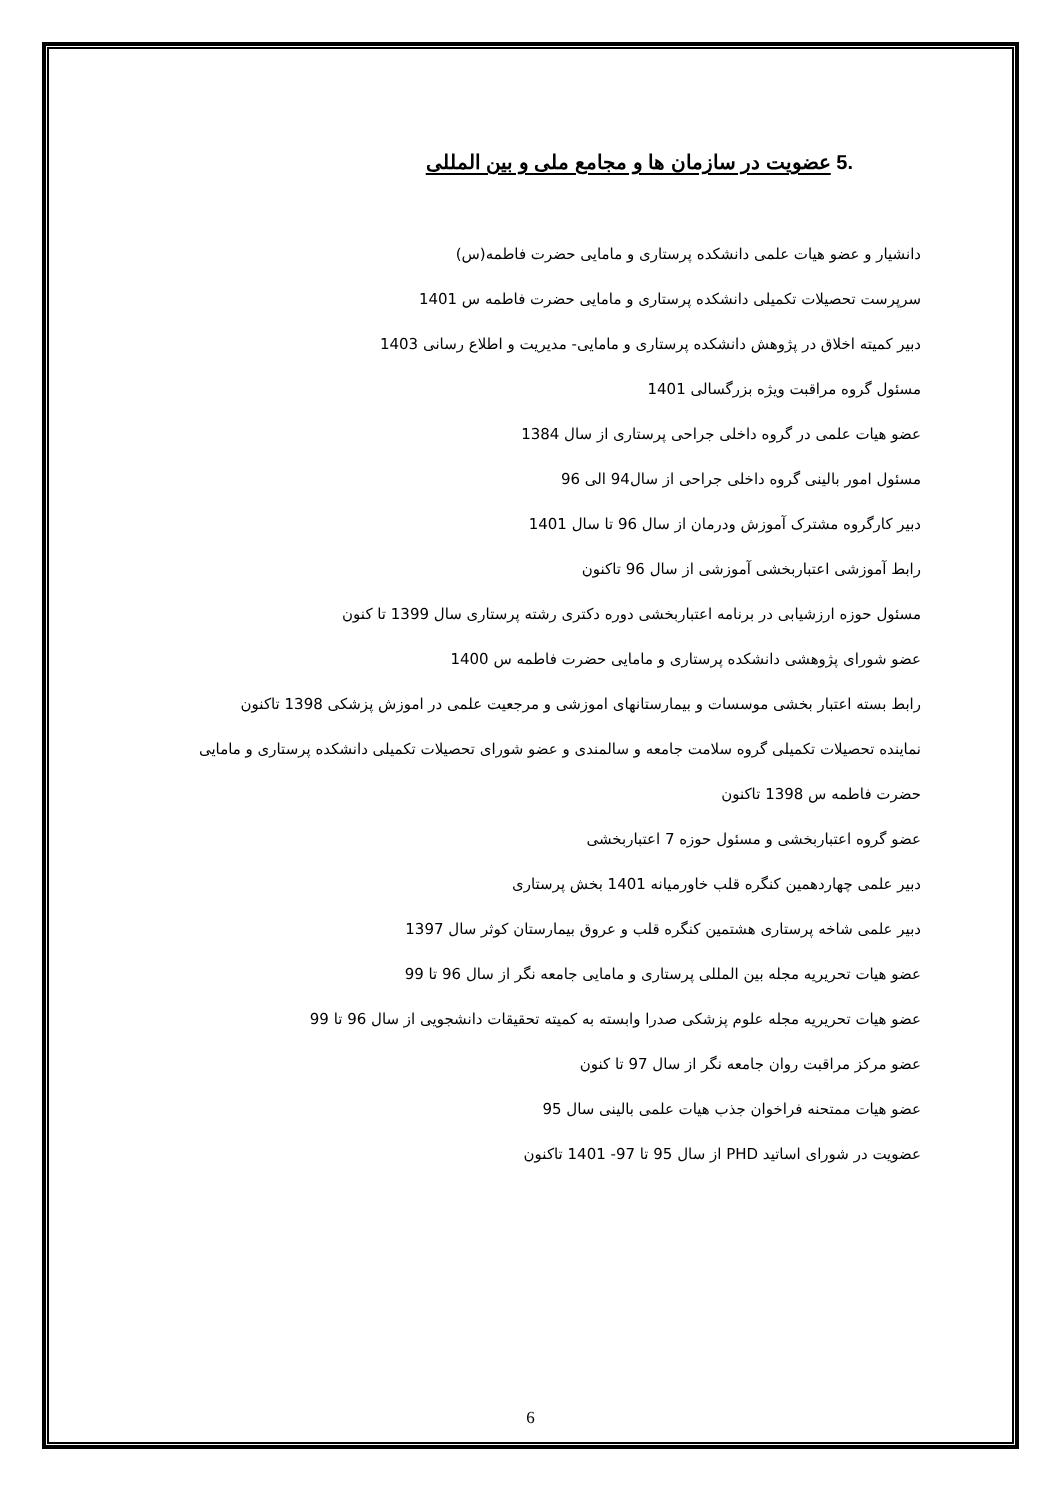.5 عضویت در سازمان ها و مجامع ملی و بین المللی
دانشیار و عضو هیات علمی دانشکده پرستاری و مامایی حضرت فاطمه(س)
سرپرست تحصیلات تکمیلی دانشکده پرستاری و مامایی حضرت فاطمه س 1401
دبیر کمیته اخلاق در پژوهش دانشکده پرستاری و مامایی- مدیریت و اطلاع رسانی 1403
مسئول گروه مراقبت ویژه بزرگسالی 1401
عضو هیات علمی در گروه داخلی جراحی پرستاری از سال 1384
مسئول امور بالینی گروه داخلی جراحی از سال94 الی 96
دبیر کارگروه مشترک آموزش ودرمان از سال 96 تا سال 1401
رابط آموزشی اعتباربخشی آموزشی از سال 96 تاکنون
مسئول حوزه ارزشیابی در برنامه اعتباربخشی دوره دکتری رشته پرستاری سال 1399 تا کنون
عضو شورای پژوهشی دانشکده پرستاری و مامایی حضرت فاطمه س 1400
رابط بسته اعتبار بخشی موسسات و بیمارستانهای اموزشی و مرجعیت علمی در اموزش پزشکی 1398 تاکنون
نماینده تحصیلات تکمیلی گروه سلامت جامعه و سالمندی و عضو شورای تحصیلات تکمیلی دانشکده پرستاری و مامایی حضرت فاطمه س 1398 تاکنون
عضو گروه اعتباربخشی و مسئول حوزه 7 اعتباربخشی
دبیر علمی چهاردهمین کنگره قلب خاورمیانه 1401 بخش پرستاری
دبیر علمی شاخه پرستاری هشتمین کنگره قلب و عروق بیمارستان کوثر سال 1397
عضو هیات تحریریه مجله بین المللی پرستاری و مامایی جامعه نگر از سال 96 تا 99
عضو هیات تحریریه مجله علوم پزشکی صدرا وابسته به کمیته تحقیقات دانشجویی از سال 96 تا 99
عضو مرکز مراقبت روان جامعه نگر از سال 97 تا کنون
عضو هیات ممتحنه فراخوان جذب هیات علمی بالینی سال 95
عضویت در شورای اساتید PHD از سال 95 تا 97- 1401 تاکنون
6